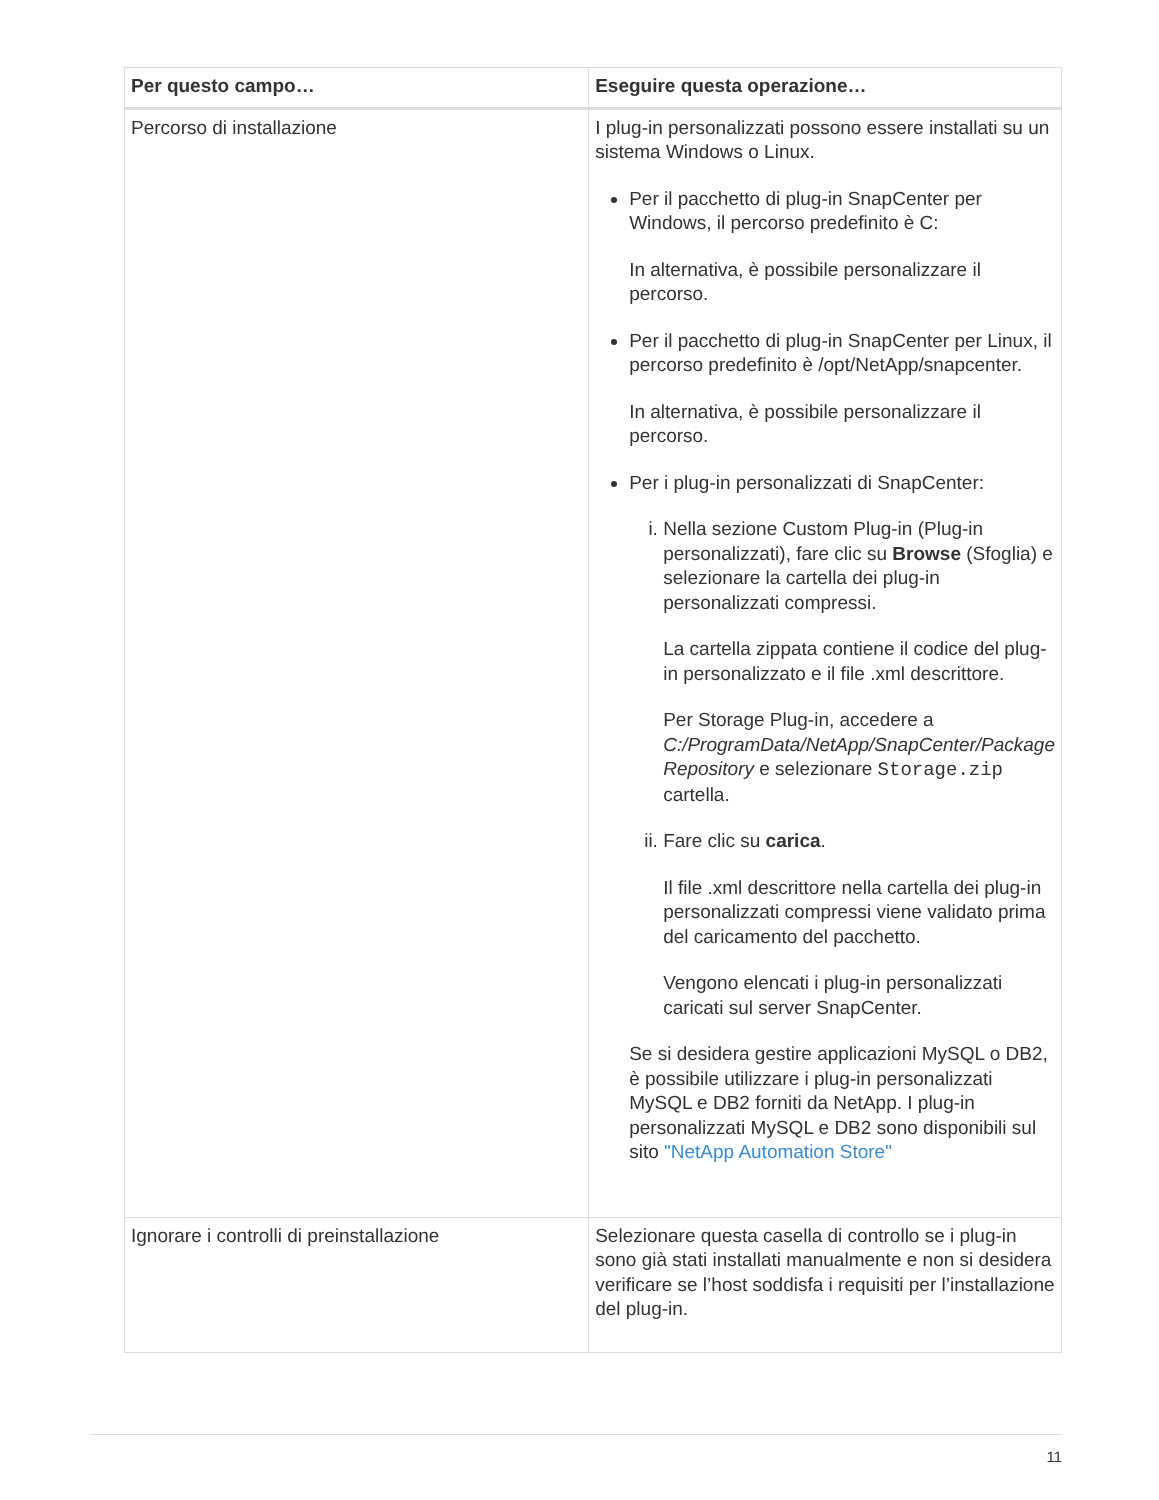| Per questo campo… | Eseguire questa operazione… |
| --- | --- |
| Percorso di installazione | I plug-in personalizzati possono essere installati su un sistema Windows o Linux. Per il pacchetto di plug-in SnapCenter per Windows, il percorso predefinito è C: In alternativa, è possibile personalizzare il percorso. Per il pacchetto di plug-in SnapCenter per Linux, il percorso predefinito è /opt/NetApp/snapcenter. In alternativa, è possibile personalizzare il percorso. Per i plug-in personalizzati di SnapCenter: i. Nella sezione Custom Plug-in (Plug-in personalizzati), fare clic su Browse (Sfoglia) e selezionare la cartella dei plug-in personalizzati compressi. La cartella zippata contiene il codice del plug-in personalizzato e il file .xml descrittore. Per Storage Plug-in, accedere a C:/ProgramData/NetApp/SnapCenter/Package Repository e selezionare Storage.zip cartella. ii. Fare clic su carica . Il file .xml descrittore nella cartella dei plug-in personalizzati compressi viene validato prima del caricamento del pacchetto. Vengono elencati i plug-in personalizzati caricati sul server SnapCenter. Se si desidera gestire applicazioni MySQL o DB2, è possibile utilizzare i plug-in personalizzati MySQL e DB2 forniti da NetApp. I plug-in personalizzati MySQL e DB2 sono disponibili sul sito "NetApp Automation Store" |
| Ignorare i controlli di preinstallazione | Selezionare questa casella di controllo se i plug-in sono già stati installati manualmente e non si desidera verificare se l’host soddisfa i requisiti per l’installazione del plug-in. |
11